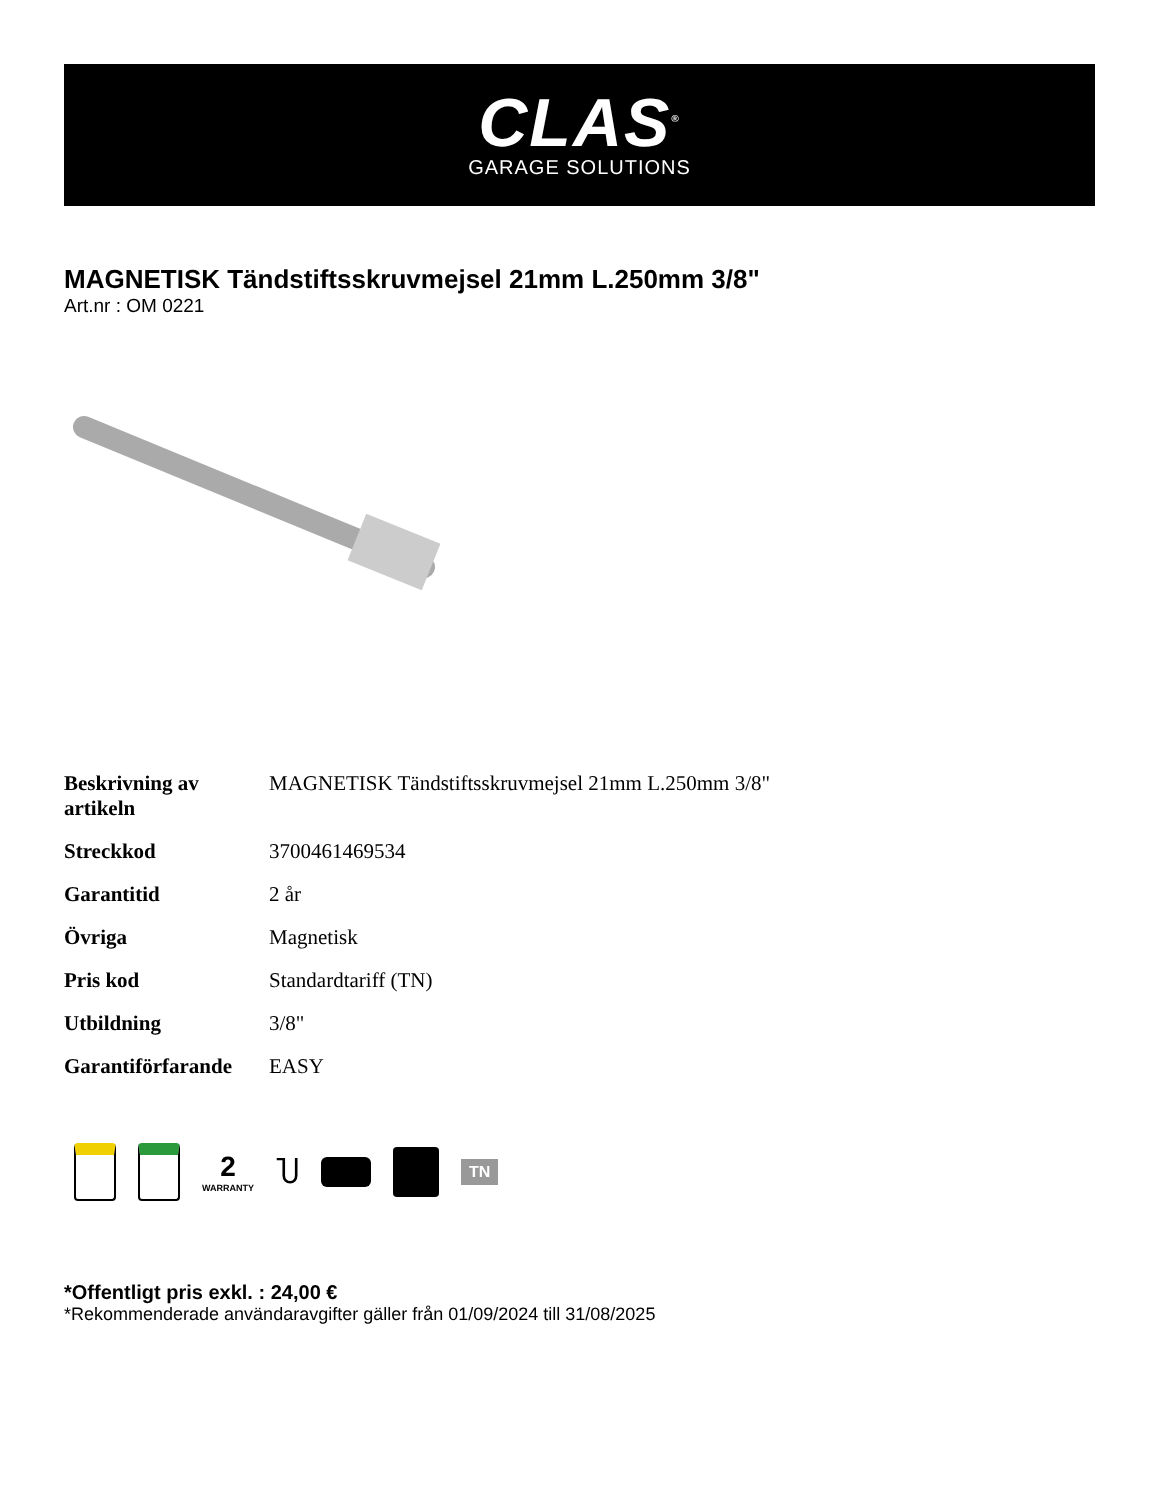CLAS<sup>®</sup>
GARAGE SOLUTIONS
MAGNETISK Tändstiftsskruvmejsel 21mm L.250mm 3/8"
Art.nr : OM 0221
| Beskrivning av artikeln | MAGNETISK Tändstiftsskruvmejsel 21mm L.250mm 3/8" |
| Streckkod | 3700461469534 |
| Garantitid | 2 år |
| Övriga | Magnetisk |
| Pris kod | Standardtariff (TN) |
| Utbildning | 3/8" |
| Garantiförfarande | EASY |
2
WARRANTY
Ⴎ
TN
*Offentligt pris exkl. : 24,00 €
*Rekommenderade användaravgifter gäller från 01/09/2024 till 31/08/2025